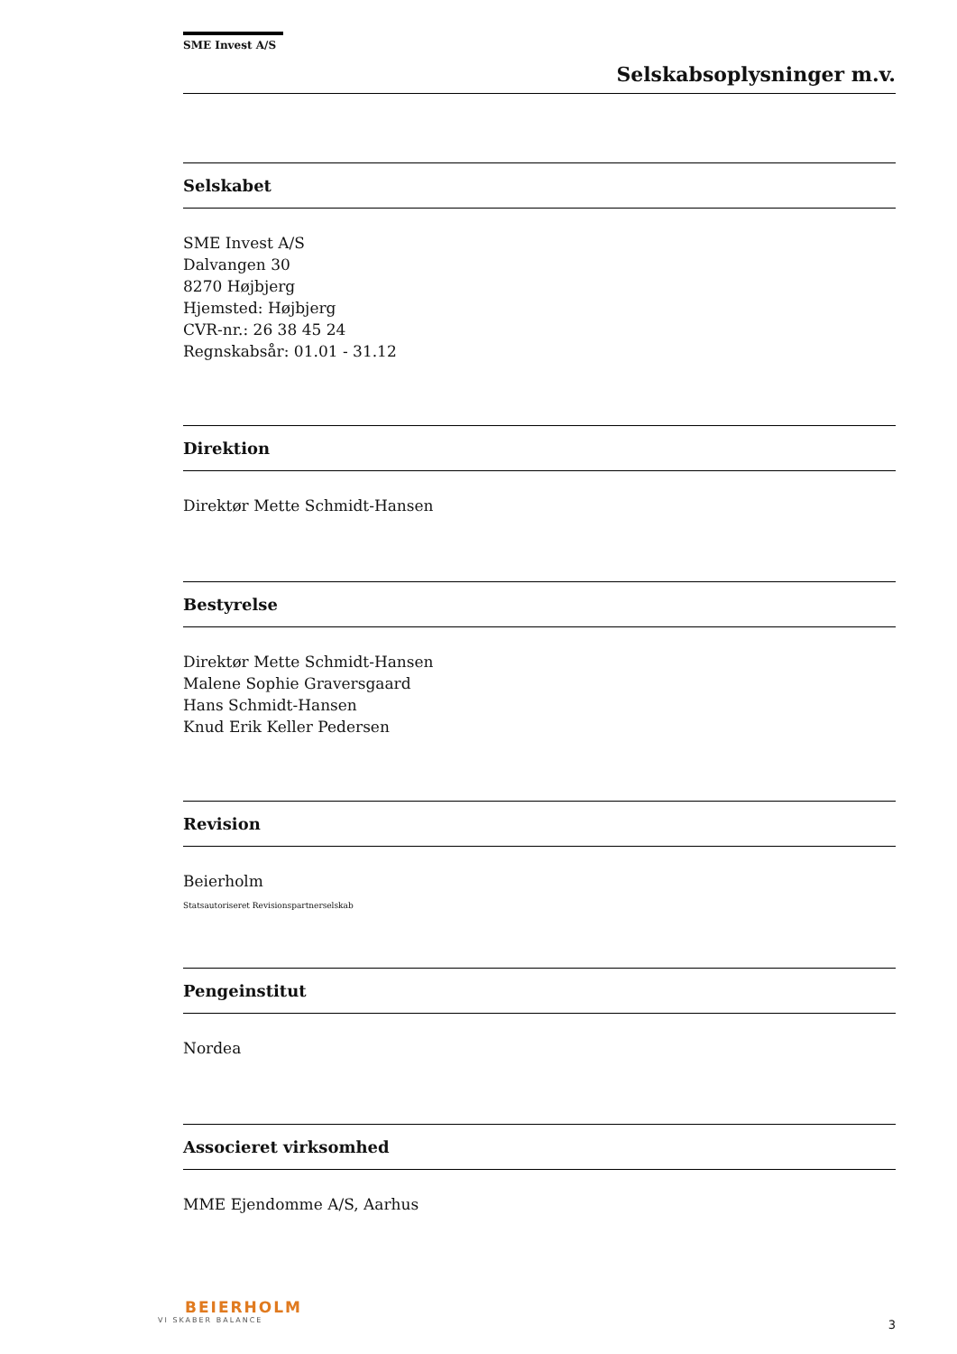SME Invest A/S
Selskabsoplysninger m.v.
Selskabet
SME Invest A/S
Dalvangen 30
8270 Højbjerg
Hjemsted: Højbjerg
CVR-nr.: 26 38 45 24
Regnskabsår: 01.01 - 31.12
Direktion
Direktør Mette Schmidt-Hansen
Bestyrelse
Direktør Mette Schmidt-Hansen
Malene Sophie Graversgaard
Hans Schmidt-Hansen
Knud Erik Keller Pedersen
Revision
Beierholm
Statsautoriseret Revisionspartnerselskab
Pengeinstitut
Nordea
Associeret virksomhed
MME Ejendomme A/S, Aarhus
BEIERHOLM
VI SKABER BALANCE
3